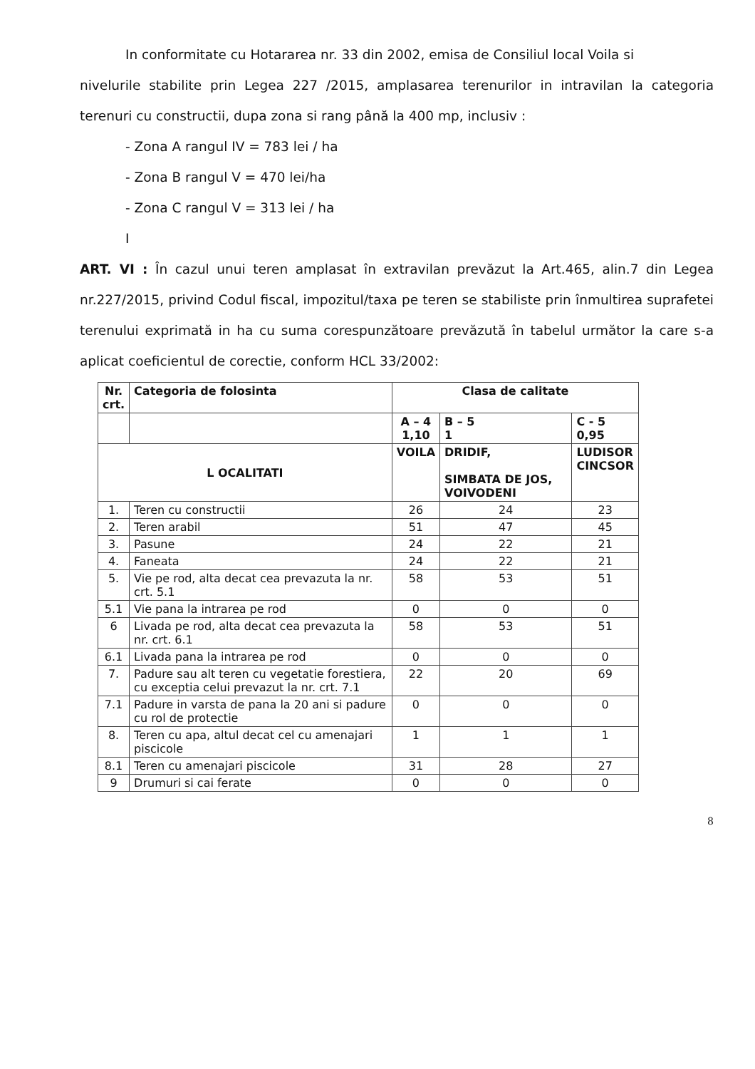In conformitate cu Hotararea nr. 33 din 2002, emisa de Consiliul local Voila si
nivelurile stabilite prin Legea 227 /2015, amplasarea terenurilor in intravilan la categoria terenuri cu constructii, dupa zona si rang până la 400 mp, inclusiv :
- Zona A rangul IV = 783 lei / ha
- Zona B rangul V = 470 lei/ha
- Zona C rangul V = 313 lei / ha
I
ART. VI : În cazul unui teren amplasat în extravilan prevăzut la Art.465, alin.7 din Legea nr.227/2015, privind Codul fiscal, impozitul/taxa pe teren se stabiliste prin înmultirea suprafetei terenului exprimată in ha cu suma corespunzătoare prevăzută în tabelul următor la care s-a aplicat coeficientul de corectie, conform HCL 33/2002:
| Nr. crt. | Categoria de folosinta | Clasa de calitate | | |
| --- | --- | --- | --- | --- |
| | | A – 4 1,10 | B – 5 1 | C - 5 0,95 |
| L OCALITATI | | VOILA | DRIDIF, SIMBATA DE JOS, VOIVODENI | LUDISOR CINCSOR |
| 1. | Teren cu constructii | 26 | 24 | 23 |
| 2. | Teren arabil | 51 | 47 | 45 |
| 3. | Pasune | 24 | 22 | 21 |
| 4. | Faneata | 24 | 22 | 21 |
| 5. | Vie pe rod, alta decat cea prevazuta la nr. crt. 5.1 | 58 | 53 | 51 |
| 5.1 | Vie pana la intrarea pe rod | 0 | 0 | 0 |
| 6 | Livada pe rod, alta decat cea prevazuta la nr. crt. 6.1 | 58 | 53 | 51 |
| 6.1 | Livada pana la intrarea pe rod | 0 | 0 | 0 |
| 7. | Padure sau alt teren cu vegetatie forestiera, cu exceptia celui prevazut la nr. crt. 7.1 | 22 | 20 | 69 |
| 7.1 | Padure in varsta de pana la 20 ani si padure cu rol de protectie | 0 | 0 | 0 |
| 8. | Teren cu apa, altul decat cel cu amenajari piscicole | 1 | 1 | 1 |
| 8.1 | Teren cu amenajari piscicole | 31 | 28 | 27 |
| 9 | Drumuri si cai ferate | 0 | 0 | 0 |
8